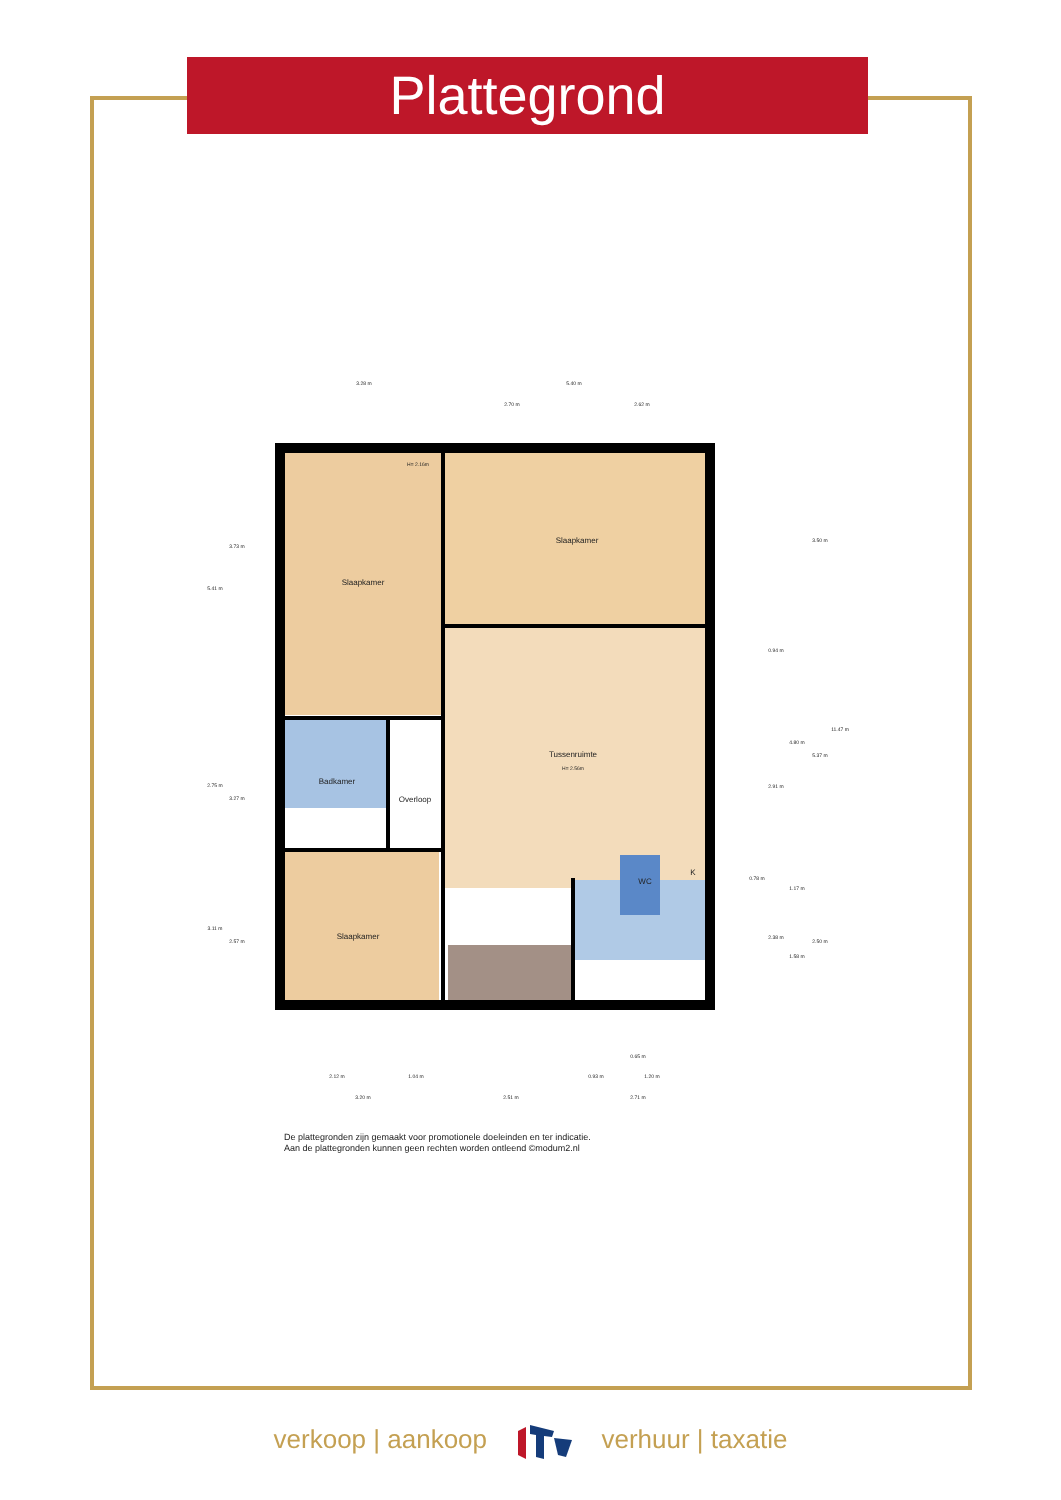Plattegrond
Slaapkamer
Slaapkamer
Tussenruimte
H= 2.56m
Badkamer
Overloop
Slaapkamer
WC
K
H= 2.16m
3.28 m
5.40 m
2.70 m
2.62 m
5.41 m
3.73 m
2.75 m
3.27 m
3.11 m
2.57 m
0.94 m
2.91 m
0.78 m
2.38 m
4.80 m
1.17 m
1.58 m
3.50 m
5.37 m
2.50 m
11.47 m
0.65 m
2.12 m
1.04 m
0.93 m
1.20 m
3.20 m
2.51 m
2.71 m
De plattegronden zijn gemaakt voor promotionele doeleinden en ter indicatie.
Aan de plattegronden kunnen geen rechten worden ontleend ©modum2.nl
verkoop | aankoop verhuur | taxatie